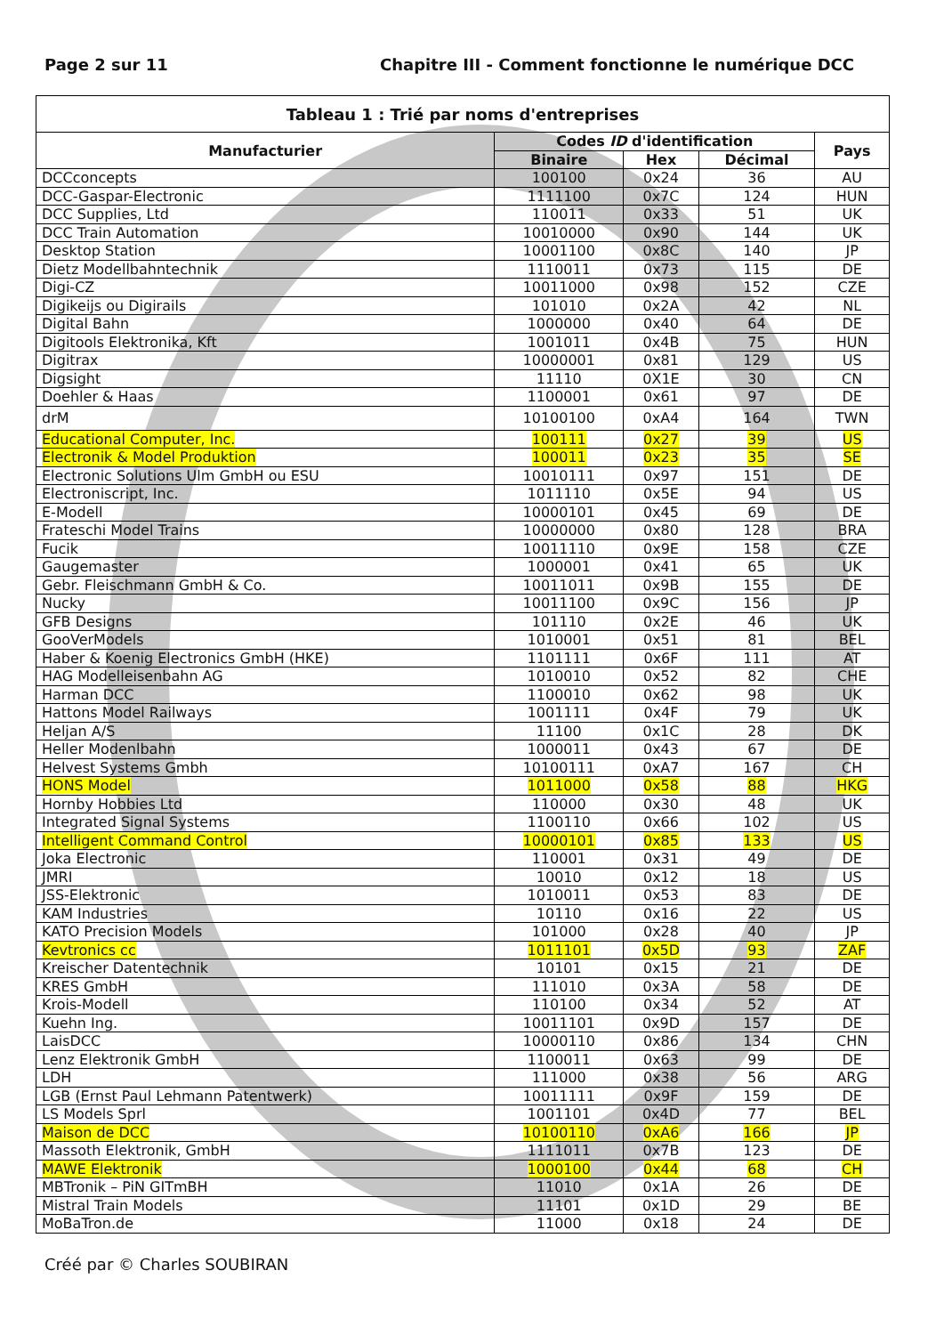Page 2 sur 11 Chapitre III - Comment fonctionne le numérique DCC
| Tableau 1 : Trié par noms d'entreprises | | | | |
| --- | --- | --- | --- | --- |
| Manufacturier | Codes ID d'identification | | | Pays |
| | Binaire | Hex | Décimal | |
| DCCconcepts | 100100 | 0x24 | 36 | AU |
| DCC-Gaspar-Electronic | 1111100 | 0x7C | 124 | HUN |
| DCC Supplies, Ltd | 110011 | 0x33 | 51 | UK |
| DCC Train Automation | 10010000 | 0x90 | 144 | UK |
| Desktop Station | 10001100 | 0x8C | 140 | JP |
| Dietz Modellbahntechnik | 1110011 | 0x73 | 115 | DE |
| Digi-CZ | 10011000 | 0x98 | 152 | CZE |
| Digikeijs ou Digirails | 101010 | 0x2A | 42 | NL |
| Digital Bahn | 1000000 | 0x40 | 64 | DE |
| Digitools Elektronika, Kft | 1001011 | 0x4B | 75 | HUN |
| Digitrax | 10000001 | 0x81 | 129 | US |
| Digsight | 11110 | 0X1E | 30 | CN |
| Doehler & Haas | 1100001 | 0x61 | 97 | DE |
| drM | 10100100 | 0xA4 | 164 | TWN |
| Educational Computer, Inc. | 100111 | 0x27 | 39 | US |
| Electronik & Model Produktion | 100011 | 0x23 | 35 | SE |
| Electronic Solutions Ulm GmbH ou ESU | 10010111 | 0x97 | 151 | DE |
| Electroniscript, Inc. | 1011110 | 0x5E | 94 | US |
| E-Modell | 10000101 | 0x45 | 69 | DE |
| Frateschi Model Trains | 10000000 | 0x80 | 128 | BRA |
| Fucik | 10011110 | 0x9E | 158 | CZE |
| Gaugemaster | 1000001 | 0x41 | 65 | UK |
| Gebr. Fleischmann GmbH & Co. | 10011011 | 0x9B | 155 | DE |
| Nucky | 10011100 | 0x9C | 156 | JP |
| GFB Designs | 101110 | 0x2E | 46 | UK |
| GooVerModels | 1010001 | 0x51 | 81 | BEL |
| Haber & Koenig Electronics GmbH (HKE) | 1101111 | 0x6F | 111 | AT |
| HAG Modelleisenbahn AG | 1010010 | 0x52 | 82 | CHE |
| Harman DCC | 1100010 | 0x62 | 98 | UK |
| Hattons Model Railways | 1001111 | 0x4F | 79 | UK |
| Heljan A/S | 11100 | 0x1C | 28 | DK |
| Heller Modenlbahn | 1000011 | 0x43 | 67 | DE |
| Helvest Systems Gmbh | 10100111 | 0xA7 | 167 | CH |
| HONS Model | 1011000 | 0x58 | 88 | HKG |
| Hornby Hobbies Ltd | 110000 | 0x30 | 48 | UK |
| Integrated Signal Systems | 1100110 | 0x66 | 102 | US |
| Intelligent Command Control | 10000101 | 0x85 | 133 | US |
| Joka Electronic | 110001 | 0x31 | 49 | DE |
| JMRI | 10010 | 0x12 | 18 | US |
| JSS-Elektronic | 1010011 | 0x53 | 83 | DE |
| KAM Industries | 10110 | 0x16 | 22 | US |
| KATO Precision Models | 101000 | 0x28 | 40 | JP |
| Kevtronics cc | 1011101 | 0x5D | 93 | ZAF |
| Kreischer Datentechnik | 10101 | 0x15 | 21 | DE |
| KRES GmbH | 111010 | 0x3A | 58 | DE |
| Krois-Modell | 110100 | 0x34 | 52 | AT |
| Kuehn Ing. | 10011101 | 0x9D | 157 | DE |
| LaisDCC | 10000110 | 0x86 | 134 | CHN |
| Lenz Elektronik GmbH | 1100011 | 0x63 | 99 | DE |
| LDH | 111000 | 0x38 | 56 | ARG |
| LGB (Ernst Paul Lehmann Patentwerk) | 10011111 | 0x9F | 159 | DE |
| LS Models Sprl | 1001101 | 0x4D | 77 | BEL |
| Maison de DCC | 10100110 | 0xA6 | 166 | JP |
| Massoth Elektronik, GmbH | 1111011 | 0x7B | 123 | DE |
| MAWE Elektronik | 1000100 | 0x44 | 68 | CH |
| MBTronik – PiN GITmBH | 11010 | 0x1A | 26 | DE |
| Mistral Train Models | 11101 | 0x1D | 29 | BE |
| MoBaTron.de | 11000 | 0x18 | 24 | DE |
Créé par © Charles SOUBIRAN